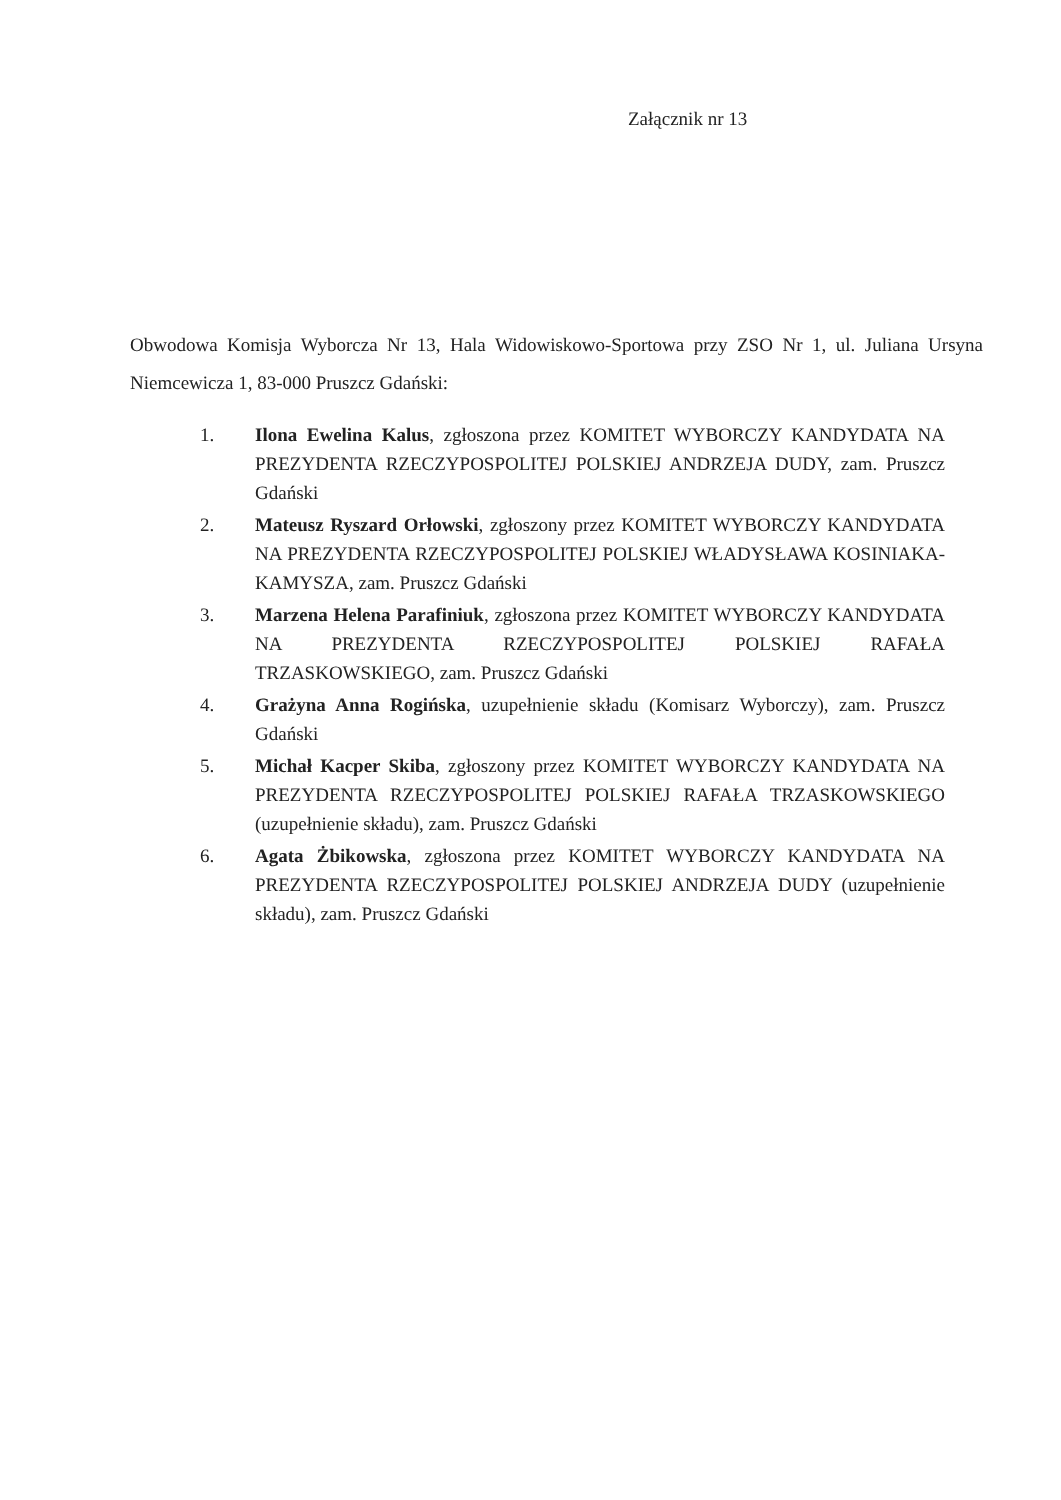Załącznik nr 13
Obwodowa Komisja Wyborcza Nr 13, Hala Widowiskowo-Sportowa przy ZSO Nr 1, ul. Juliana Ursyna Niemcewicza 1, 83-000 Pruszcz Gdański:
1. Ilona Ewelina Kalus, zgłoszona przez KOMITET WYBORCZY KANDYDATA NA PREZYDENTA RZECZYPOSPOLITEJ POLSKIEJ ANDRZEJA DUDY, zam. Pruszcz Gdański
2. Mateusz Ryszard Orłowski, zgłoszony przez KOMITET WYBORCZY KANDYDATA NA PREZYDENTA RZECZYPOSPOLITEJ POLSKIEJ WŁADYSŁAWA KOSINIAKA-KAMYSZA, zam. Pruszcz Gdański
3. Marzena Helena Parafiniuk, zgłoszona przez KOMITET WYBORCZY KANDYDATA NA PREZYDENTA RZECZYPOSPOLITEJ POLSKIEJ RAFAŁA TRZASKOWSKIEGO, zam. Pruszcz Gdański
4. Grażyna Anna Rogińska, uzupełnienie składu (Komisarz Wyborczy), zam. Pruszcz Gdański
5. Michał Kacper Skiba, zgłoszony przez KOMITET WYBORCZY KANDYDATA NA PREZYDENTA RZECZYPOSPOLITEJ POLSKIEJ RAFAŁA TRZASKOWSKIEGO (uzupełnienie składu), zam. Pruszcz Gdański
6. Agata Żbikowska, zgłoszona przez KOMITET WYBORCZY KANDYDATA NA PREZYDENTA RZECZYPOSPOLITEJ POLSKIEJ ANDRZEJA DUDY (uzupełnienie składu), zam. Pruszcz Gdański